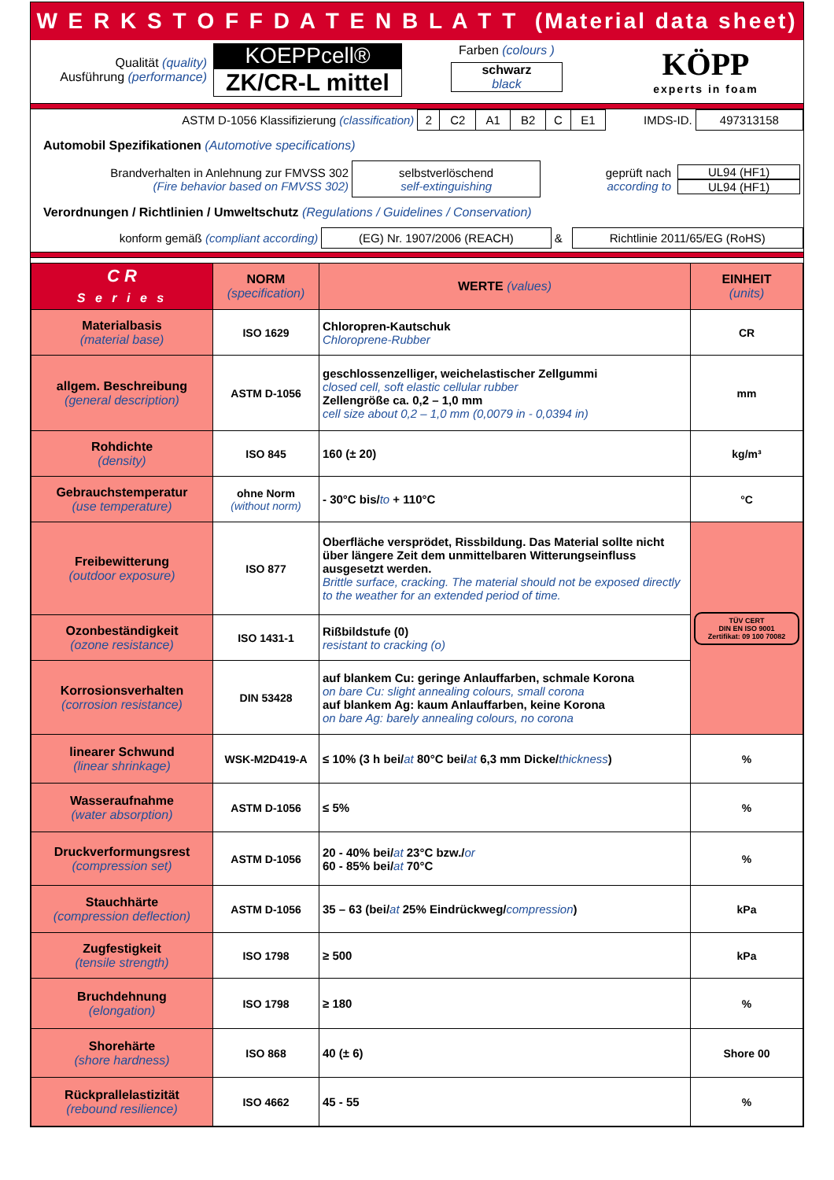W E R K S T O F F D A T E N B L A T T (Material data sheet)
| Qualität (quality) Ausführung (performance) | KOEPPcell® ZK/CR-L mittel | Farben (colours ) schwarz black | KÖPP experts in foam |
| ASTM D-1056 Klassifizierung (classification) | 2 | C2 | A1 | B2 | C | E1 | IMDS-ID. | 497313158 |
Automobil Spezifikationen (Automotive specifications)
| Brandverhalten in Anlehnung zur FMVSS 302 (Fire behavior based on FMVSS 302) | selbstverlöschend self-extinguishing | geprüft nach according to | UL94 (HF1) UL94 (HF1) |
Verordnungen / Richtlinien / Umweltschutz (Regulations / Guidelines / Conservation)
| konform gemäß (compliant according) | (EG) Nr. 1907/2006 (REACH) | & | Richtlinie 2011/65/EG (RoHS) |
| C R S e r i e s | NORM (specification) | WERTE (values) | EINHEIT (units) |
| --- | --- | --- | --- |
| Materialbasis (material base) | ISO 1629 | Chloropren-Kautschuk Chloroprene-Rubber | CR |
| allgem. Beschreibung (general description) | ASTM D-1056 | geschlossenzelliger, weichelastischer Zellgummi closed cell, soft elastic cellular rubber Zellengröße ca. 0,2 – 1,0 mm cell size about 0,2 – 1,0 mm (0,0079 in - 0,0394 in) | mm |
| Rohdichte (density) | ISO 845 | 160 (± 20) | kg/m³ |
| Gebrauchstemperatur (use temperature) | ohne Norm (without norm) | - 30°C bis/ to + 110°C | °C |
| Freibewitterung (outdoor exposure) | ISO 877 | Oberfläche versprödet, Rissbildung. Das Material sollte nicht über längere Zeit dem unmittelbaren Witterungseinfluss ausgesetzt werden. Brittle surface, cracking. The material should not be exposed directly to the weather for an extended period of time. | TÜV CERT DIN EN ISO 9001 Zertifikat: 09 100 70082 |
| Ozonbeständigkeit (ozone resistance) | ISO 1431-1 | Rißbildstufe (0) resistant to cracking (o) | |
| Korrosionsverhalten (corrosion resistance) | DIN 53428 | auf blankem Cu: geringe Anlauffarben, schmale Korona on bare Cu: slight annealing colours, small corona auf blankem Ag: kaum Anlauffarben, keine Korona on bare Ag: barely annealing colours, no corona | |
| linearer Schwund (linear shrinkage) | WSK-M2D419-A | ≤ 10% (3 h bei/ at 80°C bei/ at 6,3 mm Dicke/ thickness ) | % |
| Wasseraufnahme (water absorption) | ASTM D-1056 | ≤ 5% | % |
| Druckverformungsrest (compression set) | ASTM D-1056 | 20 - 40% bei/ at 23°C bzw./ or 60 - 85% bei/ at 70°C | % |
| Stauchhärte (compression deflection) | ASTM D-1056 | 35 – 63 (bei/ at 25% Eindrückweg/ compression ) | kPa |
| Zugfestigkeit (tensile strength) | ISO 1798 | ≥ 500 | kPa |
| Bruchdehnung (elongation) | ISO 1798 | ≥ 180 | % |
| Shorehärte (shore hardness) | ISO 868 | 40 (± 6) | Shore 00 |
| Rückprallelastizität (rebound resilience) | ISO 4662 | 45 - 55 | % |